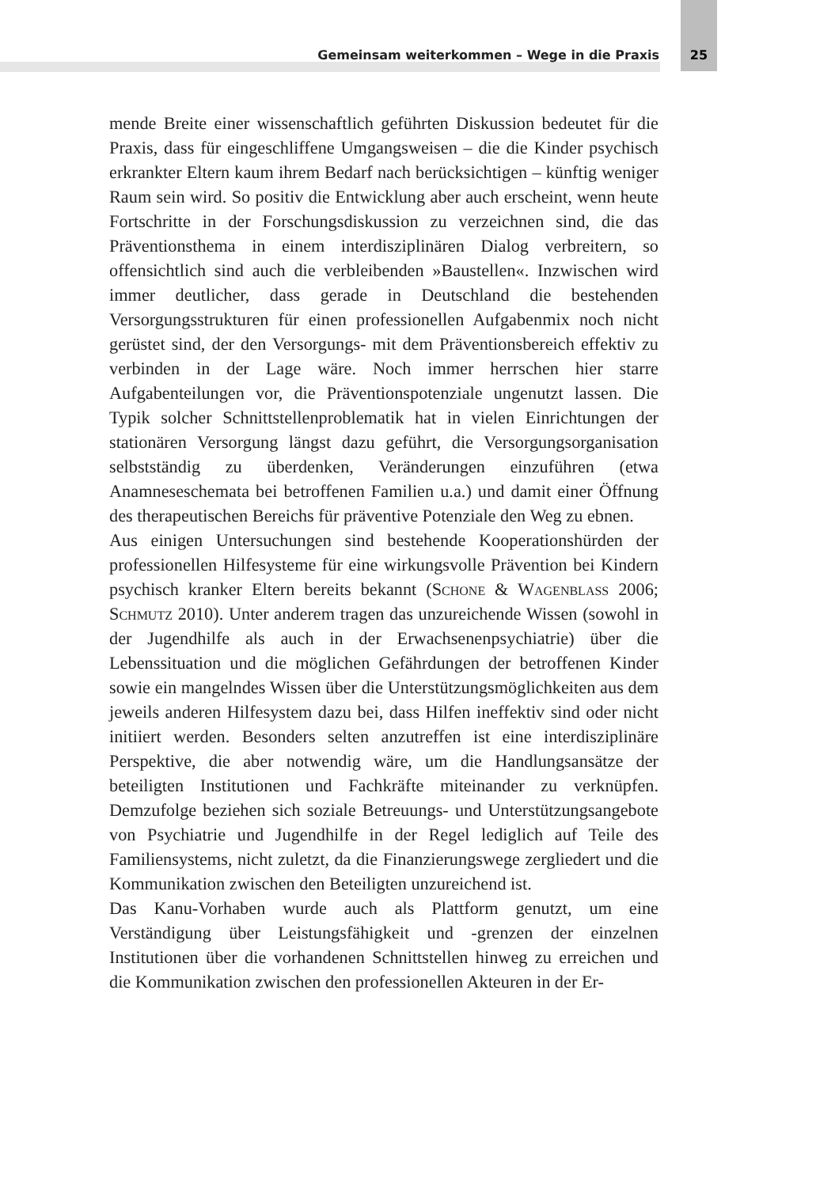Gemeinsam weiterkommen – Wege in die Praxis 25
mende Breite einer wissenschaftlich geführten Diskussion bedeutet für die Praxis, dass für eingeschliffene Umgangsweisen – die die Kinder psychisch erkrankter Eltern kaum ihrem Bedarf nach berücksichtigen – künftig weniger Raum sein wird. So positiv die Entwicklung aber auch erscheint, wenn heute Fortschritte in der Forschungsdiskussion zu verzeichnen sind, die das Präventionsthema in einem interdisziplinären Dialog verbreitern, so offensichtlich sind auch die verbleibenden »Baustellen«. Inzwischen wird immer deutlicher, dass gerade in Deutschland die bestehenden Versorgungsstrukturen für einen professionellen Aufgabenmix noch nicht gerüstet sind, der den Versorgungs- mit dem Präventionsbereich effektiv zu verbinden in der Lage wäre. Noch immer herrschen hier starre Aufgabenteilungen vor, die Präventionspotenziale ungenutzt lassen. Die Typik solcher Schnittstellenproblematik hat in vielen Einrichtungen der stationären Versorgung längst dazu geführt, die Versorgungsorganisation selbstständig zu überdenken, Veränderungen einzuführen (etwa Anamneseschemata bei betroffenen Familien u.a.) und damit einer Öffnung des therapeutischen Bereichs für präventive Potenziale den Weg zu ebnen.
Aus einigen Untersuchungen sind bestehende Kooperationshürden der professionellen Hilfesysteme für eine wirkungsvolle Prävention bei Kindern psychisch kranker Eltern bereits bekannt (Schone & Wagenblass 2006; Schmutz 2010). Unter anderem tragen das unzureichende Wissen (sowohl in der Jugendhilfe als auch in der Erwachsenenpsychiatrie) über die Lebenssituation und die möglichen Gefährdungen der betroffenen Kinder sowie ein mangelndes Wissen über die Unterstützungsmöglichkeiten aus dem jeweils anderen Hilfesystem dazu bei, dass Hilfen ineffektiv sind oder nicht initiiert werden. Besonders selten anzutreffen ist eine interdisziplinäre Perspektive, die aber notwendig wäre, um die Handlungsansätze der beteiligten Institutionen und Fachkräfte miteinander zu verknüpfen. Demzufolge beziehen sich soziale Betreuungs- und Unterstützungsangebote von Psychiatrie und Jugendhilfe in der Regel lediglich auf Teile des Familiensystems, nicht zuletzt, da die Finanzierungswege zergliedert und die Kommunikation zwischen den Beteiligten unzureichend ist.
Das Kanu-Vorhaben wurde auch als Plattform genutzt, um eine Verständigung über Leistungsfähigkeit und -grenzen der einzelnen Institutionen über die vorhandenen Schnittstellen hinweg zu erreichen und die Kommunikation zwischen den professionellen Akteuren in der Er-